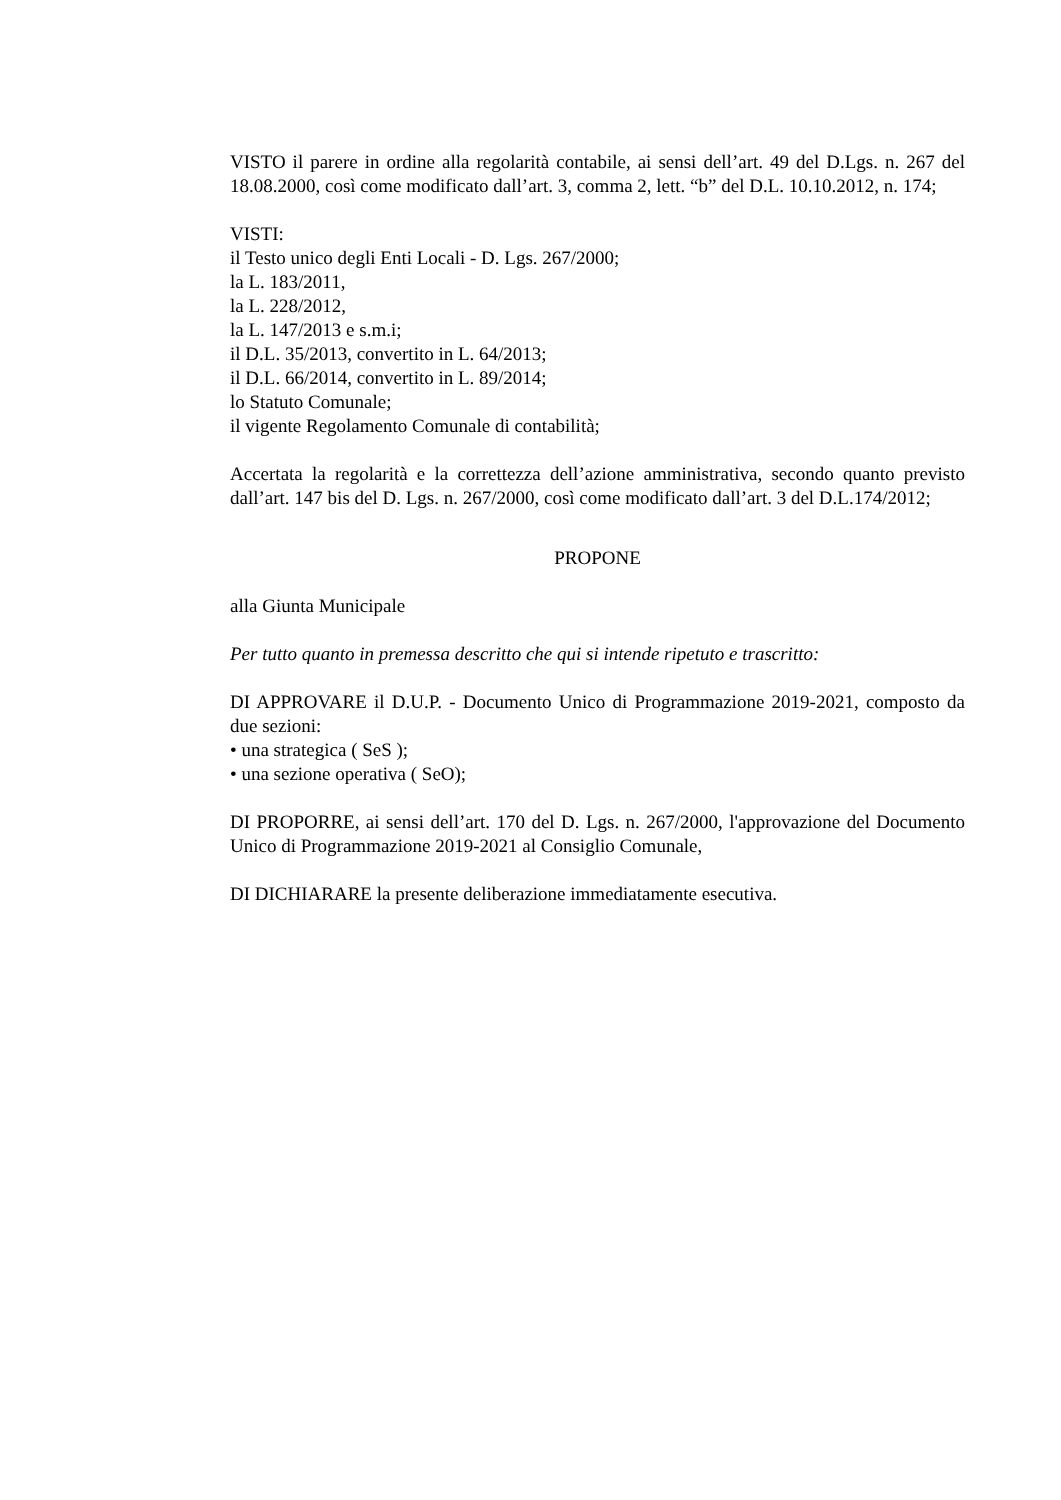VISTO il parere in ordine alla regolarità contabile, ai sensi dell’art. 49 del D.Lgs. n. 267 del 18.08.2000, così come modificato dall’art. 3, comma 2, lett. “b” del D.L. 10.10.2012, n. 174;
VISTI:
il Testo unico degli Enti Locali - D. Lgs. 267/2000;
la L. 183/2011,
la L. 228/2012,
la L. 147/2013 e s.m.i;
il D.L. 35/2013, convertito in L. 64/2013;
il D.L. 66/2014, convertito in L. 89/2014;
lo Statuto Comunale;
il vigente Regolamento Comunale di contabilità;
Accertata la regolarità e la correttezza dell’azione amministrativa, secondo quanto previsto dall’art. 147 bis del D. Lgs. n. 267/2000, così come modificato dall’art. 3 del D.L.174/2012;
PROPONE
alla Giunta Municipale
Per tutto quanto in premessa descritto che qui si intende ripetuto e trascritto:
DI APPROVARE il D.U.P. - Documento Unico di Programmazione 2019-2021, composto da due sezioni:
• una strategica ( SeS );
• una sezione operativa ( SeO);
DI PROPORRE, ai sensi dell’art. 170 del D. Lgs. n. 267/2000, l'approvazione del Documento Unico di Programmazione 2019-2021 al Consiglio Comunale,
DI DICHIARARE la presente deliberazione immediatamente esecutiva.